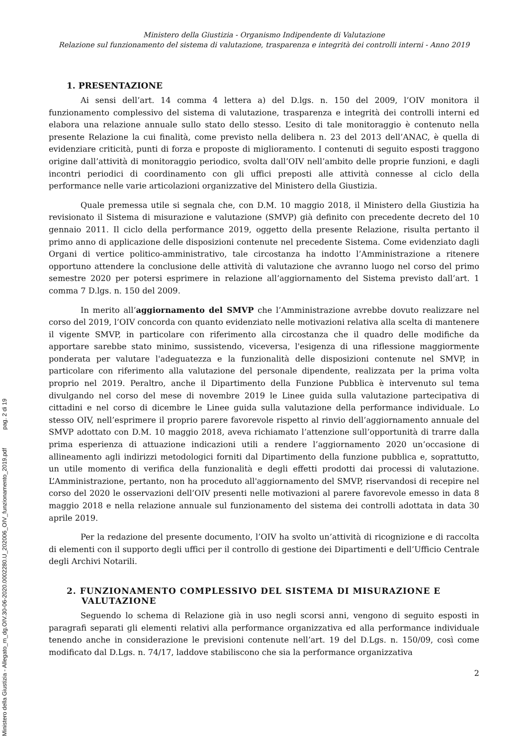Ministero della Giustizia - Allegato_m_dg.OIV.30-06-2020.0002280.U_202006_OIV_funzionamento_2019.pdf pag. 2 di 19
Ministero della Giustizia - Organismo Indipendente di Valutazione
Relazione sul funzionamento del sistema di valutazione, trasparenza e integrità dei controlli interni - Anno 2019
1. PRESENTAZIONE
Ai sensi dell’art. 14 comma 4 lettera a) del D.lgs. n. 150 del 2009, l’OIV monitora il funzionamento complessivo del sistema di valutazione, trasparenza e integrità dei controlli interni ed elabora una relazione annuale sullo stato dello stesso. L’esito di tale monitoraggio è contenuto nella presente Relazione la cui finalità, come previsto nella delibera n. 23 del 2013 dell’ANAC, è quella di evidenziare criticità, punti di forza e proposte di miglioramento. I contenuti di seguito esposti traggono origine dall’attività di monitoraggio periodico, svolta dall’OIV nell’ambito delle proprie funzioni, e dagli incontri periodici di coordinamento con gli uffici preposti alle attività connesse al ciclo della performance nelle varie articolazioni organizzative del Ministero della Giustizia.
Quale premessa utile si segnala che, con D.M. 10 maggio 2018, il Ministero della Giustizia ha revisionato il Sistema di misurazione e valutazione (SMVP) già definito con precedente decreto del 10 gennaio 2011. Il ciclo della performance 2019, oggetto della presente Relazione, risulta pertanto il primo anno di applicazione delle disposizioni contenute nel precedente Sistema. Come evidenziato dagli Organi di vertice politico-amministrativo, tale circostanza ha indotto l’Amministrazione a ritenere opportuno attendere la conclusione delle attività di valutazione che avranno luogo nel corso del primo semestre 2020 per potersi esprimere in relazione all’aggiornamento del Sistema previsto dall’art. 1 comma 7 D.lgs. n. 150 del 2009.
In merito all’aggiornamento del SMVP che l’Amministrazione avrebbe dovuto realizzare nel corso del 2019, l’OIV concorda con quanto evidenziato nelle motivazioni relativa alla scelta di mantenere il vigente SMVP, in particolare con riferimento alla circostanza che il quadro delle modifiche da apportare sarebbe stato minimo, sussistendo, viceversa, l'esigenza di una riflessione maggiormente ponderata per valutare l'adeguatezza e la funzionalità delle disposizioni contenute nel SMVP, in particolare con riferimento alla valutazione del personale dipendente, realizzata per la prima volta proprio nel 2019. Peraltro, anche il Dipartimento della Funzione Pubblica è intervenuto sul tema divulgando nel corso del mese di novembre 2019 le Linee guida sulla valutazione partecipativa di cittadini e nel corso di dicembre le Linee guida sulla valutazione della performance individuale. Lo stesso OIV, nell’esprimere il proprio parere favorevole rispetto al rinvio dell’aggiornamento annuale del SMVP adottato con D.M. 10 maggio 2018, aveva richiamato l’attenzione sull’opportunità di trarre dalla prima esperienza di attuazione indicazioni utili a rendere l’aggiornamento 2020 un’occasione di allineamento agli indirizzi metodologici forniti dal Dipartimento della funzione pubblica e, soprattutto, un utile momento di verifica della funzionalità e degli effetti prodotti dai processi di valutazione. L’Amministrazione, pertanto, non ha proceduto all'aggiornamento del SMVP, riservandosi di recepire nel corso del 2020 le osservazioni dell’OIV presenti nelle motivazioni al parere favorevole emesso in data 8 maggio 2018 e nella relazione annuale sul funzionamento del sistema dei controlli adottata in data 30 aprile 2019.
Per la redazione del presente documento, l’OIV ha svolto un’attività di ricognizione e di raccolta di elementi con il supporto degli uffici per il controllo di gestione dei Dipartimenti e dell’Ufficio Centrale degli Archivi Notarili.
2. FUNZIONAMENTO COMPLESSIVO DEL SISTEMA DI MISURAZIONE E VALUTAZIONE
Seguendo lo schema di Relazione già in uso negli scorsi anni, vengono di seguito esposti in paragrafi separati gli elementi relativi alla performance organizzativa ed alla performance individuale tenendo anche in considerazione le previsioni contenute nell’art. 19 del D.Lgs. n. 150/09, così come modificato dal D.Lgs. n. 74/17, laddove stabiliscono che sia la performance organizzativa
2